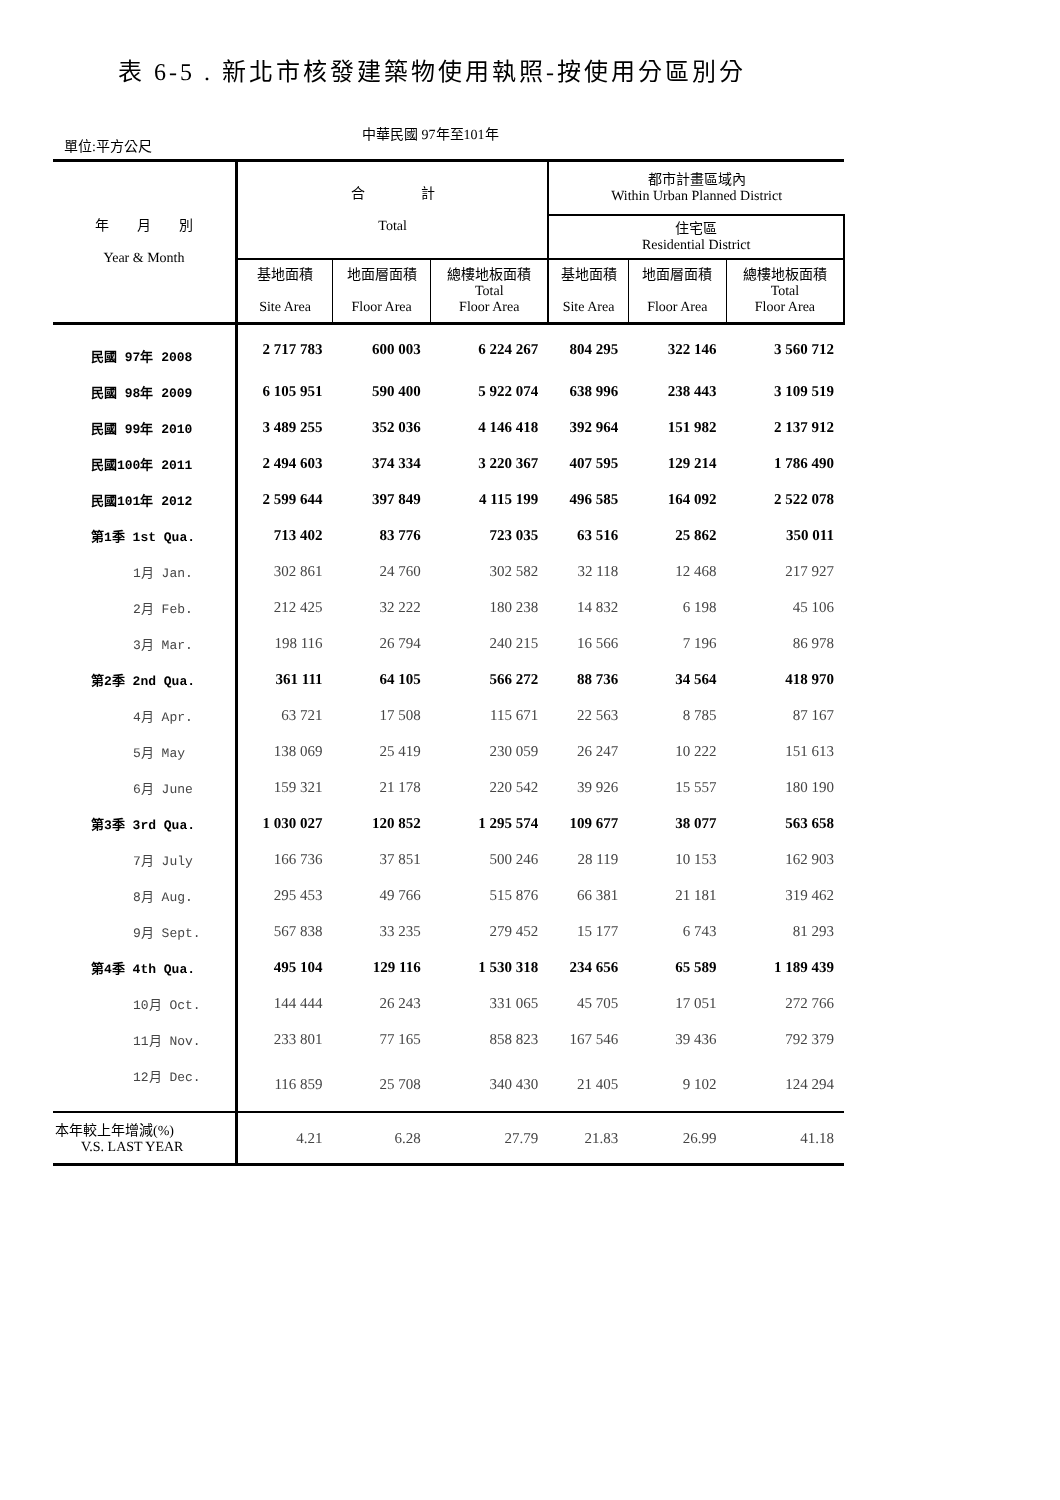表 6-5 . 新北市核發建築物使用執照-按使用分區別分
中華民國 97年至101年
單位:平方公尺
| 年 月 別 Year & Month | 合 計 Total | | | 都市計畫區域內 Within Urban Planned District | | |
| --- | --- | --- | --- | --- | --- | --- |
| | | | | 住宅區 Residential District | | |
| | 基地面積 Site Area | 地面層面積 Floor Area | 總樓地板面積 Total Floor Area | 基地面積 Site Area | 地面層面積 Floor Area | 總樓地板面積 Total Floor Area |
| 民國 97年 2008 | 2 717 783 | 600 003 | 6 224 267 | 804 295 | 322 146 | 3 560 712 |
| 民國 98年 2009 | 6 105 951 | 590 400 | 5 922 074 | 638 996 | 238 443 | 3 109 519 |
| 民國 99年 2010 | 3 489 255 | 352 036 | 4 146 418 | 392 964 | 151 982 | 2 137 912 |
| 民國100年 2011 | 2 494 603 | 374 334 | 3 220 367 | 407 595 | 129 214 | 1 786 490 |
| 民國101年 2012 | 2 599 644 | 397 849 | 4 115 199 | 496 585 | 164 092 | 2 522 078 |
| 第1季 1st Qua. | 713 402 | 83 776 | 723 035 | 63 516 | 25 862 | 350 011 |
| 1月 Jan. | 302 861 | 24 760 | 302 582 | 32 118 | 12 468 | 217 927 |
| 2月 Feb. | 212 425 | 32 222 | 180 238 | 14 832 | 6 198 | 45 106 |
| 3月 Mar. | 198 116 | 26 794 | 240 215 | 16 566 | 7 196 | 86 978 |
| 第2季 2nd Qua. | 361 111 | 64 105 | 566 272 | 88 736 | 34 564 | 418 970 |
| 4月 Apr. | 63 721 | 17 508 | 115 671 | 22 563 | 8 785 | 87 167 |
| 5月 May | 138 069 | 25 419 | 230 059 | 26 247 | 10 222 | 151 613 |
| 6月 June | 159 321 | 21 178 | 220 542 | 39 926 | 15 557 | 180 190 |
| 第3季 3rd Qua. | 1 030 027 | 120 852 | 1 295 574 | 109 677 | 38 077 | 563 658 |
| 7月 July | 166 736 | 37 851 | 500 246 | 28 119 | 10 153 | 162 903 |
| 8月 Aug. | 295 453 | 49 766 | 515 876 | 66 381 | 21 181 | 319 462 |
| 9月 Sept. | 567 838 | 33 235 | 279 452 | 15 177 | 6 743 | 81 293 |
| 第4季 4th Qua. | 495 104 | 129 116 | 1 530 318 | 234 656 | 65 589 | 1 189 439 |
| 10月 Oct. | 144 444 | 26 243 | 331 065 | 45 705 | 17 051 | 272 766 |
| 11月 Nov. | 233 801 | 77 165 | 858 823 | 167 546 | 39 436 | 792 379 |
| 12月 Dec. | 116 859 | 25 708 | 340 430 | 21 405 | 9 102 | 124 294 |
| 本年較上年增減(%) V.S. LAST YEAR | 4.21 | 6.28 | 27.79 | 21.83 | 26.99 | 41.18 |